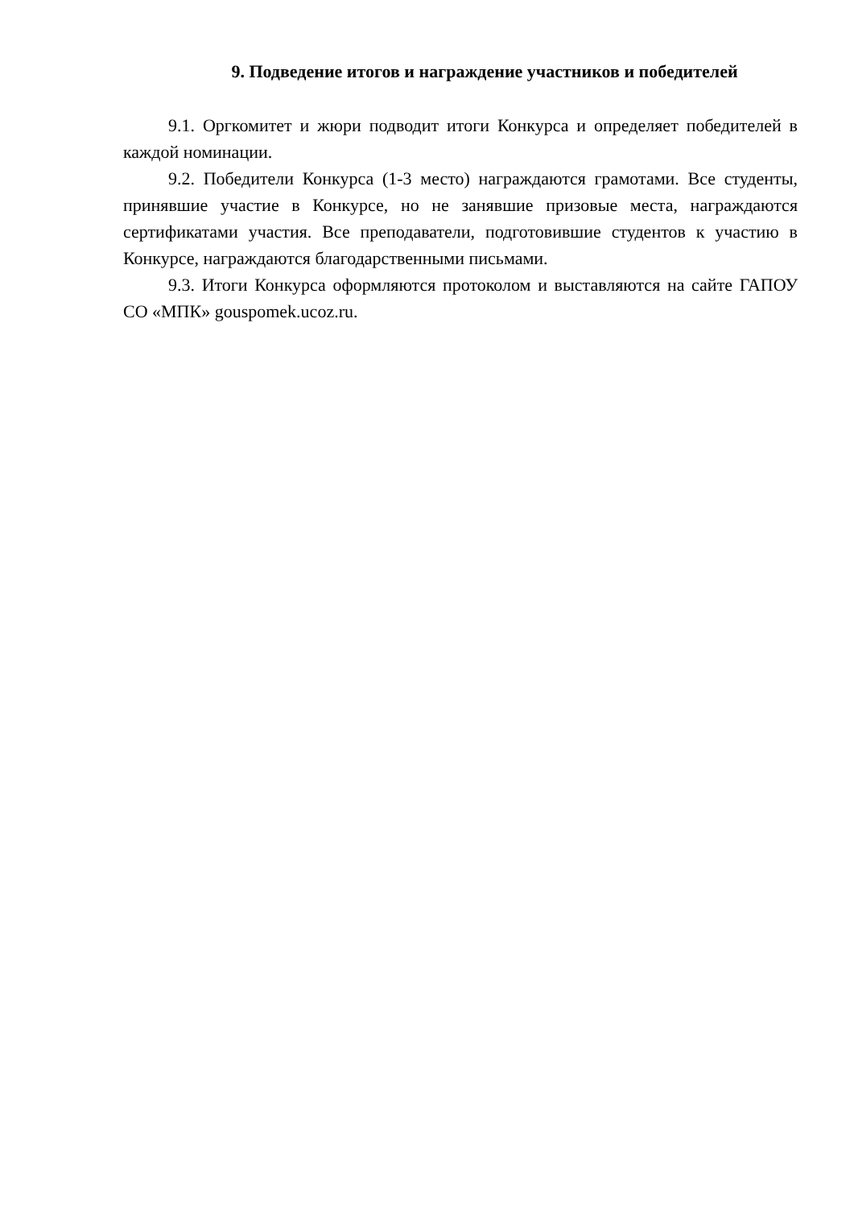9. Подведение итогов и награждение участников и победителей
9.1. Оргкомитет и жюри подводит итоги Конкурса и определяет победителей в каждой номинации.
9.2. Победители Конкурса (1-3 место) награждаются грамотами. Все студенты, принявшие участие в Конкурсе, но не занявшие призовые места, награждаются сертификатами участия. Все преподаватели, подготовившие студентов к участию в Конкурсе, награждаются благодарственными письмами.
9.3. Итоги Конкурса оформляются протоколом и выставляются на сайте ГАПОУ СО «МПК» gouspomek.ucoz.ru.